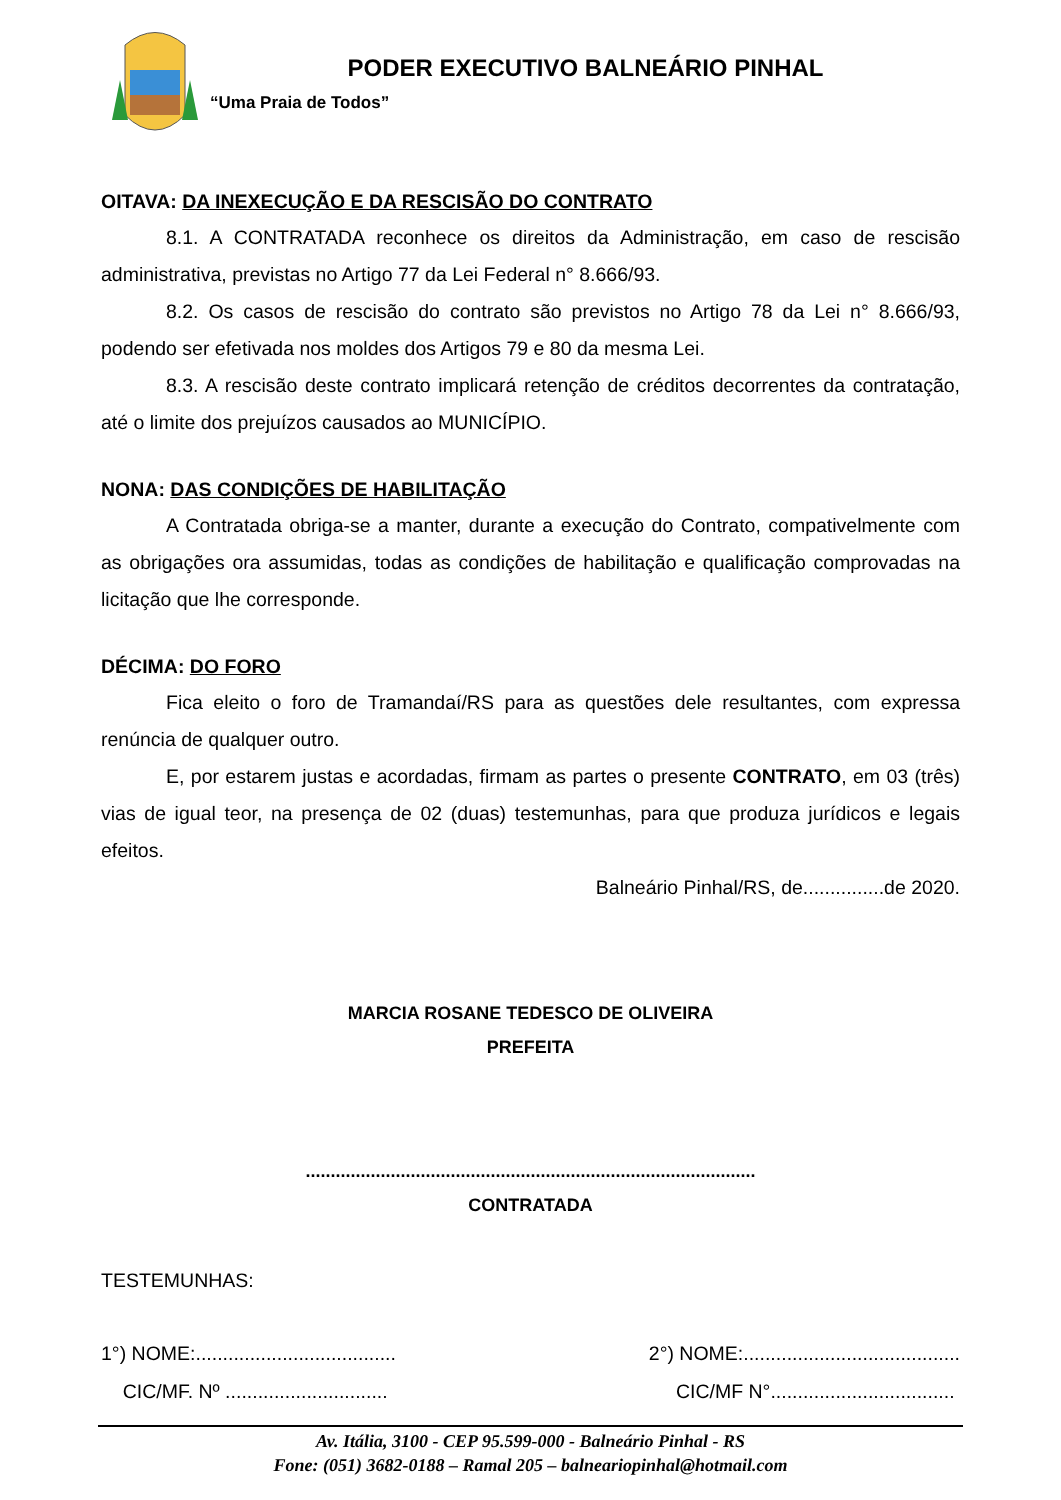PODER EXECUTIVO BALNEÁRIO PINHAL
“Uma Praia de Todos”
OITAVA: DA INEXECUÇÃO E DA RESCISÃO DO CONTRATO
8.1. A CONTRATADA reconhece os direitos da Administração, em caso de rescisão administrativa, previstas no Artigo 77 da Lei Federal n° 8.666/93.
8.2. Os casos de rescisão do contrato são previstos no Artigo 78 da Lei n° 8.666/93, podendo ser efetivada nos moldes dos Artigos 79 e 80 da mesma Lei.
8.3. A rescisão deste contrato implicará retenção de créditos decorrentes da contratação, até o limite dos prejuízos causados ao MUNICÍPIO.
NONA: DAS CONDIÇÕES DE HABILITAÇÃO
A Contratada obriga-se a manter, durante a execução do Contrato, compativelmente com as obrigações ora assumidas, todas as condições de habilitação e qualificação comprovadas na licitação que lhe corresponde.
DÉCIMA: DO FORO
Fica eleito o foro de Tramandaí/RS para as questões dele resultantes, com expressa renúncia de qualquer outro.
E, por estarem justas e acordadas, firmam as partes o presente CONTRATO, em 03 (três) vias de igual teor, na presença de 02 (duas) testemunhas, para que produza jurídicos e legais efeitos.
Balneário Pinhal/RS, de...............de 2020.
MARCIA ROSANE TEDESCO DE OLIVEIRA
PREFEITA
..........................................................................................
CONTRATADA
TESTEMUNHAS:
1°) NOME:..................................... 2°) NOME:........................................
CIC/MF. Nº .............................. CIC/MF N°..................................
Av. Itália, 3100 - CEP 95.599-000 - Balneário Pinhal - RS
Fone: (051) 3682-0188 – Ramal 205 – balneariopinhal@hotmail.com